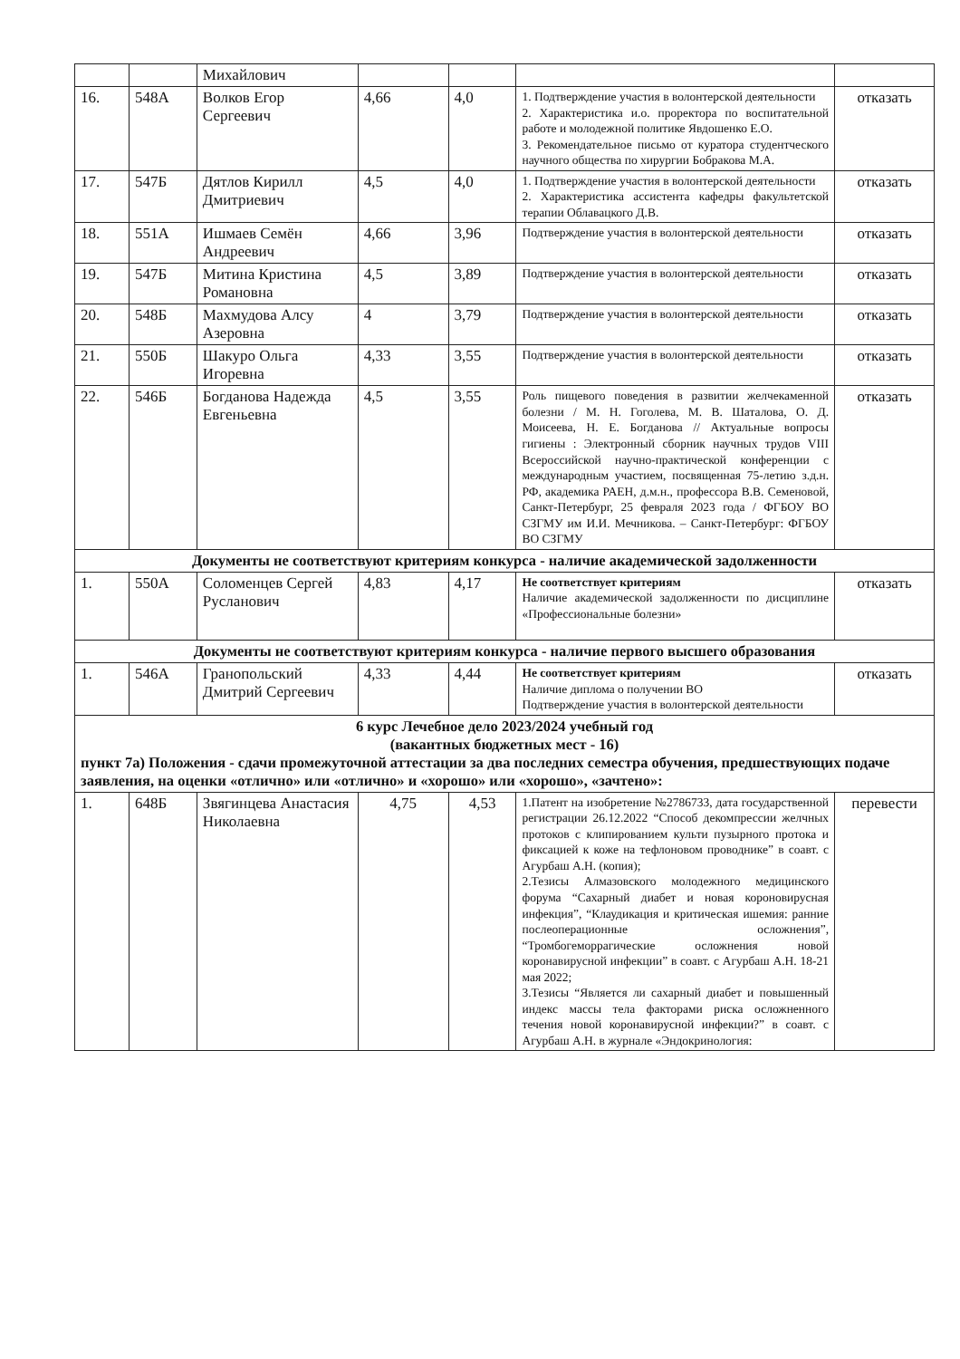| | | Михайлович | | | | |
| 16. | 548А | Волков Егор Сергеевич | 4,66 | 4,0 | 1. Подтверждение участия в волонтерской деятельности 2. Характеристика и.о. проректора по воспитательной работе и молодежной политике Явдошенко Е.О. 3. Рекомендательное письмо от куратора студентческого научного общества по хирургии Бобракова М.А. | отказать |
| 17. | 547Б | Дятлов Кирилл Дмитриевич | 4,5 | 4,0 | 1. Подтверждение участия в волонтерской деятельности 2. Характеристика ассистента кафедры факультетской терапии Облавацкого Д.В. | отказать |
| 18. | 551А | Ишмаев Семён Андреевич | 4,66 | 3,96 | Подтверждение участия в волонтерской деятельности | отказать |
| 19. | 547Б | Митина Кристина Романовна | 4,5 | 3,89 | Подтверждение участия в волонтерской деятельности | отказать |
| 20. | 548Б | Махмудова Алсу Азеровна | 4 | 3,79 | Подтверждение участия в волонтерской деятельности | отказать |
| 21. | 550Б | Шакуро Ольга Игоревна | 4,33 | 3,55 | Подтверждение участия в волонтерской деятельности | отказать |
| 22. | 546Б | Богданова Надежда Евгеньевна | 4,5 | 3,55 | Роль пищевого поведения в развитии желчекаменной болезни / М. Н. Гоголева, М. В. Шаталова, О. Д. Моисеева, Н. Е. Богданова // Актуальные вопросы гигиены : Электронный сборник научных трудов VIII Всероссийской научно-практической конференции с международным участием, посвященная 75-летию з.д.н. РФ, академика РАЕН, д.м.н., профессора В.В. Семеновой, Санкт-Петербург, 25 февраля 2023 года / ФГБОУ ВО СЗГМУ им И.И. Мечникова. – Санкт-Петербург: ФГБОУ ВО СЗГМУ | отказать |
| Документы не соответствуют критериям конкурса - наличие академической задолженности | | | | | | |
| 1. | 550А | Соломенцев Сергей Русланович | 4,83 | 4,17 | Не соответствует критериям Наличие академической задолженности по дисциплине «Профессиональные болезни» | отказать |
| Документы не соответствуют критериям конкурса - наличие первого высшего образования | | | | | | |
| 1. | 546А | Гранопольский Дмитрий Сергеевич | 4,33 | 4,44 | Не соответствует критериям Наличие диплома о получении ВО Подтверждение участия в волонтерской деятельности | отказать |
| 6 курс Лечебное дело 2023/2024 учебный год (вакантных бюджетных мест - 16) пункт 7а) Положения - сдачи промежуточной аттестации за два последних семестра обучения, предшествующих подаче заявления, на оценки «отлично» или «отлично» и «хорошо» или «хорошо», «зачтено»: | | | | | | |
| 1. | 648Б | Звягинцева Анастасия Николаевна | 4,75 | 4,53 | 1.Патент на изобретение №2786733, дата государственной регистрации 26.12.2022 “Способ декомпрессии желчных протоков с клипированием культи пузырного протока и фиксацией к коже на тефлоновом проводнике” в соавт. с Агурбаш А.Н. (копия); 2.Тезисы Алмазовского молодежного медицинского форума “Сахарный диабет и новая короновирусная инфекция”, “Клаудикация и критическая ишемия: ранние послеоперационные осложнения”, “Тромбогеморрагические осложнения новой коронавирусной инфекции” в соавт. с Агурбаш А.Н. 18-21 мая 2022; 3.Тезисы “Является ли сахарный диабет и повышенный индекс массы тела факторами риска осложненного течения новой коронавирусной инфекции?” в соавт. с Агурбаш А.Н. в журнале «Эндокринология: | перевести |